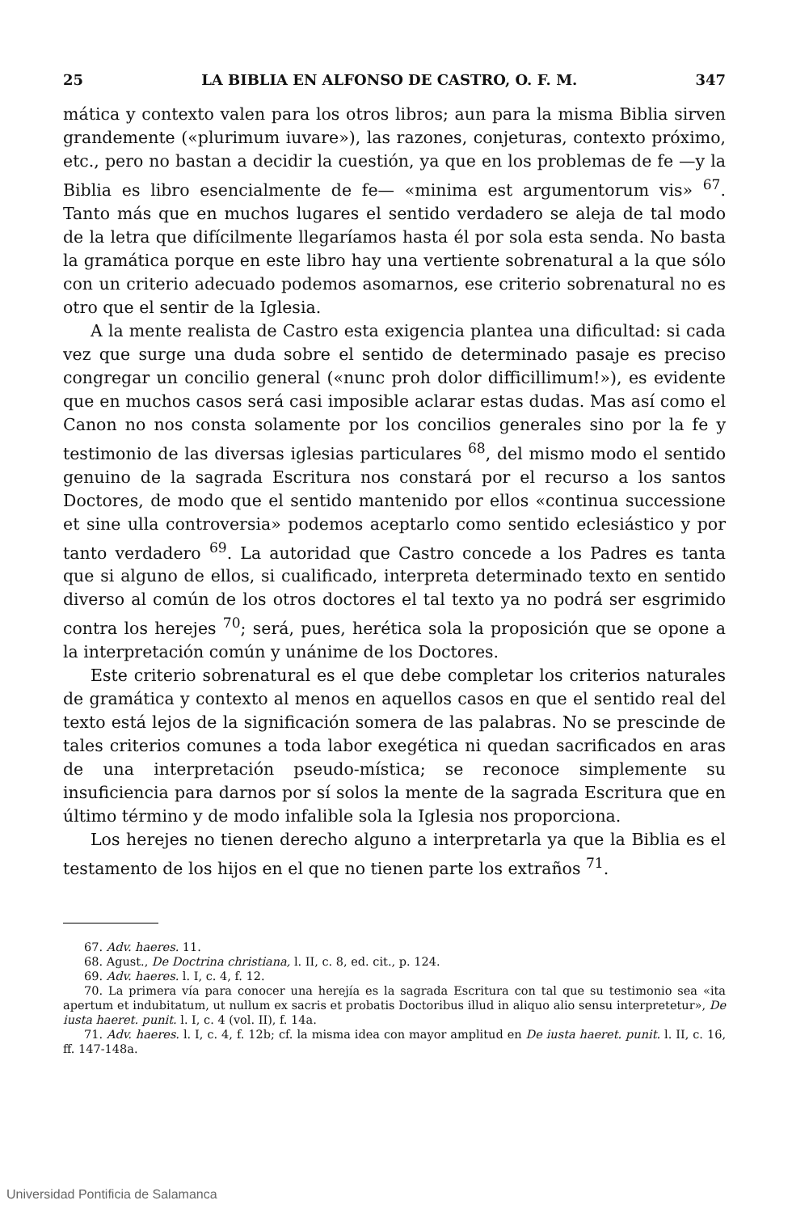25 LA BIBLIA EN ALFONSO DE CASTRO, O. F. M. 347
mática y contexto valen para los otros libros; aun para la misma Biblia sirven grandemente («plurimum iuvare»), las razones, conjeturas, contexto próximo, etc., pero no bastan a decidir la cuestión, ya que en los problemas de fe —y la Biblia es libro esencialmente de fe— «minima est argumentorum vis» <sup>67</sup>. Tanto más que en muchos lugares el sentido verdadero se aleja de tal modo de la letra que difícilmente llegaríamos hasta él por sola esta senda. No basta la gramática porque en este libro hay una vertiente sobrenatural a la que sólo con un criterio adecuado podemos asomarnos, ese criterio sobrenatural no es otro que el sentir de la Iglesia.
A la mente realista de Castro esta exigencia plantea una dificultad: si cada vez que surge una duda sobre el sentido de determinado pasaje es preciso congregar un concilio general («nunc proh dolor difficillimum!»), es evidente que en muchos casos será casi imposible aclarar estas dudas. Mas así como el Canon no nos consta solamente por los concilios generales sino por la fe y testimonio de las diversas iglesias particulares <sup>68</sup>, del mismo modo el sentido genuino de la sagrada Escritura nos constará por el recurso a los santos Doctores, de modo que el sentido mantenido por ellos «continua successione et sine ulla controversia» podemos aceptarlo como sentido eclesiástico y por tanto verdadero <sup>69</sup>. La autoridad que Castro concede a los Padres es tanta que si alguno de ellos, si cualificado, interpreta determinado texto en sentido diverso al común de los otros doctores el tal texto ya no podrá ser esgrimido contra los herejes <sup>70</sup>; será, pues, herética sola la proposición que se opone a la interpretación común y unánime de los Doctores.
Este criterio sobrenatural es el que debe completar los criterios naturales de gramática y contexto al menos en aquellos casos en que el sentido real del texto está lejos de la significación somera de las palabras. No se prescinde de tales criterios comunes a toda labor exegética ni quedan sacrificados en aras de una interpretación pseudo-mística; se reconoce simplemente su insuficiencia para darnos por sí solos la mente de la sagrada Escritura que en último término y de modo infalible sola la Iglesia nos proporciona.
Los herejes no tienen derecho alguno a interpretarla ya que la Biblia es el testamento de los hijos en el que no tienen parte los extraños <sup>71</sup>.
67. Adv. haeres. 11.
68. Agust., De Doctrina christiana, l. II, c. 8, ed. cit., p. 124.
69. Adv. haeres. l. I, c. 4, f. 12.
70. La primera vía para conocer una herejía es la sagrada Escritura con tal que su testimonio sea «ita apertum et indubitatum, ut nullum ex sacris et probatis Doctoribus illud in aliquo alio sensu interpretetur», De iusta haeret. punit. l. I, c. 4 (vol. II), f. 14a.
71. Adv. haeres. l. I, c. 4, f. 12b; cf. la misma idea con mayor amplitud en De iusta haeret. punit. l. II, c. 16, ff. 147-148a.
Universidad Pontificia de Salamanca